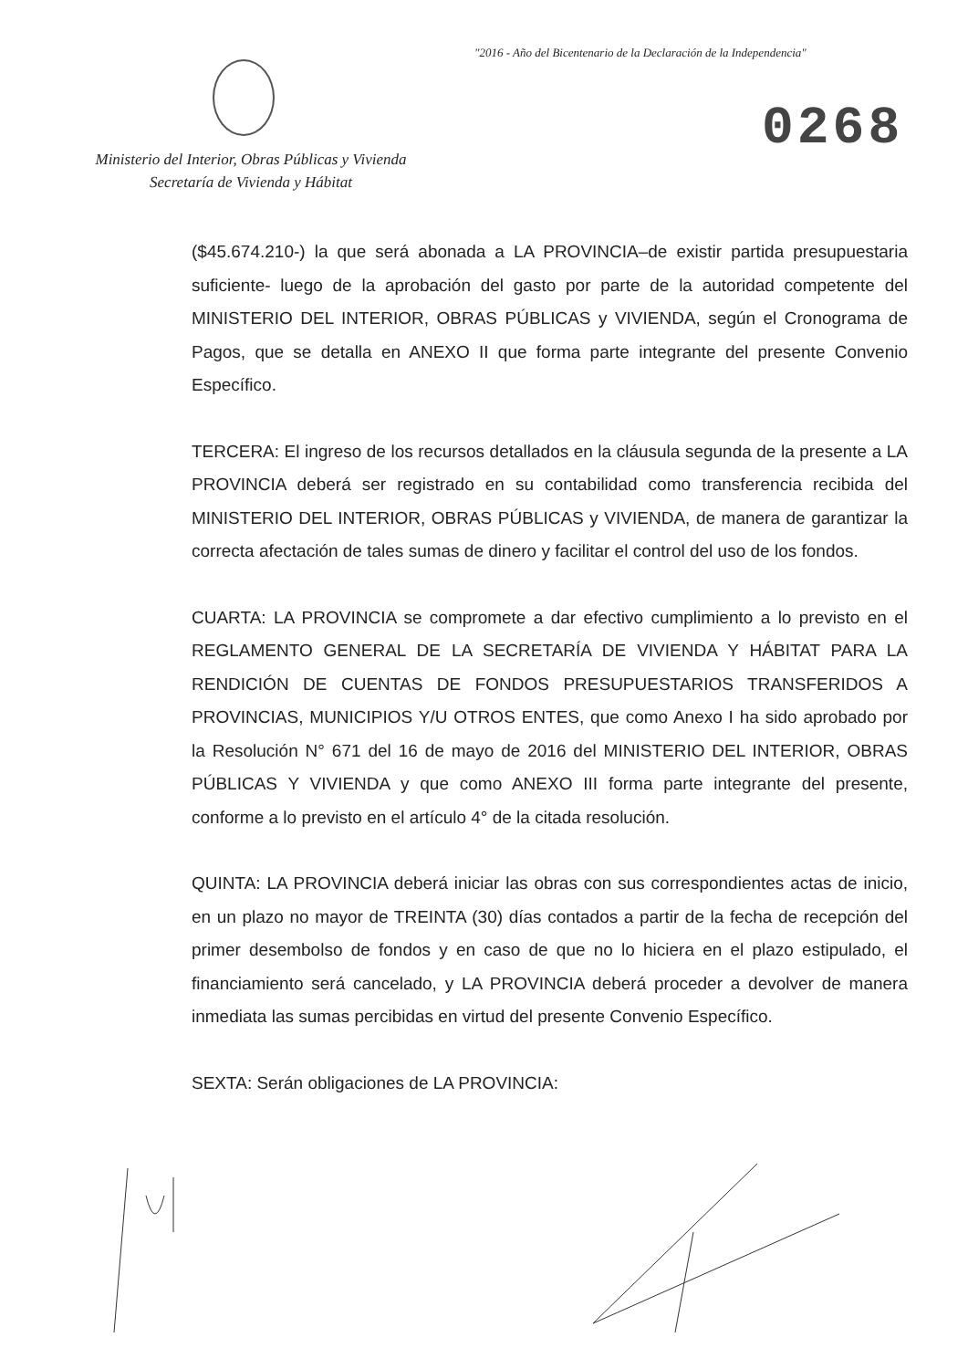"2016 - Año del Bicentenario de la Declaración de la Independencia"
0268
Ministerio del Interior, Obras Públicas y Vivienda
Secretaría de Vivienda y Hábitat
($45.674.210-) la que será abonada a LA PROVINCIA–de existir partida presupuestaria suficiente- luego de la aprobación del gasto por parte de la autoridad competente del MINISTERIO DEL INTERIOR, OBRAS PÚBLICAS y VIVIENDA, según el Cronograma de Pagos, que se detalla en ANEXO II que forma parte integrante del presente Convenio Específico.
TERCERA: El ingreso de los recursos detallados en la cláusula segunda de la presente a LA PROVINCIA deberá ser registrado en su contabilidad como transferencia recibida del MINISTERIO DEL INTERIOR, OBRAS PÚBLICAS y VIVIENDA, de manera de garantizar la correcta afectación de tales sumas de dinero y facilitar el control del uso de los fondos.
CUARTA: LA PROVINCIA se compromete a dar efectivo cumplimiento a lo previsto en el REGLAMENTO GENERAL DE LA SECRETARÍA DE VIVIENDA Y HÁBITAT PARA LA RENDICIÓN DE CUENTAS DE FONDOS PRESUPUESTARIOS TRANSFERIDOS A PROVINCIAS, MUNICIPIOS Y/U OTROS ENTES, que como Anexo I ha sido aprobado por la Resolución N° 671 del 16 de mayo de 2016 del MINISTERIO DEL INTERIOR, OBRAS PÚBLICAS Y VIVIENDA y que como ANEXO III forma parte integrante del presente, conforme a lo previsto en el artículo 4° de la citada resolución.
QUINTA: LA PROVINCIA deberá iniciar las obras con sus correspondientes actas de inicio, en un plazo no mayor de TREINTA (30) días contados a partir de la fecha de recepción del primer desembolso de fondos y en caso de que no lo hiciera en el plazo estipulado, el financiamiento será cancelado, y LA PROVINCIA deberá proceder a devolver de manera inmediata las sumas percibidas en virtud del presente Convenio Específico.
SEXTA: Serán obligaciones de LA PROVINCIA: